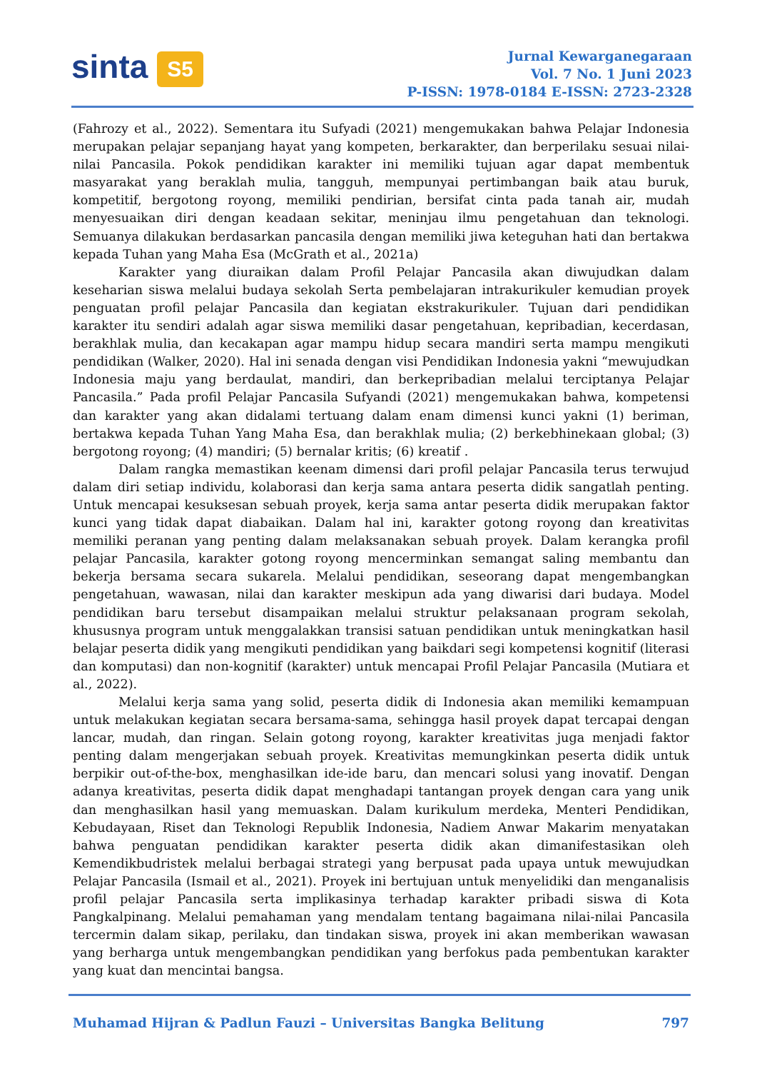sinta S5
Jurnal Kewarganegaraan
Vol. 7 No. 1 Juni 2023
P-ISSN: 1978-0184 E-ISSN: 2723-2328
(Fahrozy et al., 2022). Sementara itu Sufyadi (2021) mengemukakan bahwa Pelajar Indonesia merupakan pelajar sepanjang hayat yang kompeten, berkarakter, dan berperilaku sesuai nilai-nilai Pancasila. Pokok pendidikan karakter ini memiliki tujuan agar dapat membentuk masyarakat yang beraklah mulia, tangguh, mempunyai pertimbangan baik atau buruk, kompetitif, bergotong royong, memiliki pendirian, bersifat cinta pada tanah air, mudah menyesuaikan diri dengan keadaan sekitar, meninjau ilmu pengetahuan dan teknologi. Semuanya dilakukan berdasarkan pancasila dengan memiliki jiwa keteguhan hati dan bertakwa kepada Tuhan yang Maha Esa (McGrath et al., 2021a)
Karakter yang diuraikan dalam Profil Pelajar Pancasila akan diwujudkan dalam keseharian siswa melalui budaya sekolah Serta pembelajaran intrakurikuler kemudian proyek penguatan profil pelajar Pancasila dan kegiatan ekstrakurikuler. Tujuan dari pendidikan karakter itu sendiri adalah agar siswa memiliki dasar pengetahuan, kepribadian, kecerdasan, berakhlak mulia, dan kecakapan agar mampu hidup secara mandiri serta mampu mengikuti pendidikan (Walker, 2020). Hal ini senada dengan visi Pendidikan Indonesia yakni “mewujudkan Indonesia maju yang berdaulat, mandiri, dan berkepribadian melalui terciptanya Pelajar Pancasila.” Pada profil Pelajar Pancasila Sufyandi (2021) mengemukakan bahwa, kompetensi dan karakter yang akan didalami tertuang dalam enam dimensi kunci yakni (1) beriman, bertakwa kepada Tuhan Yang Maha Esa, dan berakhlak mulia; (2) berkebhinekaan global; (3) bergotong royong; (4) mandiri; (5) bernalar kritis; (6) kreatif .
Dalam rangka memastikan keenam dimensi dari profil pelajar Pancasila terus terwujud dalam diri setiap individu, kolaborasi dan kerja sama antara peserta didik sangatlah penting. Untuk mencapai kesuksesan sebuah proyek, kerja sama antar peserta didik merupakan faktor kunci yang tidak dapat diabaikan. Dalam hal ini, karakter gotong royong dan kreativitas memiliki peranan yang penting dalam melaksanakan sebuah proyek. Dalam kerangka profil pelajar Pancasila, karakter gotong royong mencerminkan semangat saling membantu dan bekerja bersama secara sukarela. Melalui pendidikan, seseorang dapat mengembangkan pengetahuan, wawasan, nilai dan karakter meskipun ada yang diwarisi dari budaya. Model pendidikan baru tersebut disampaikan melalui struktur pelaksanaan program sekolah, khususnya program untuk menggalakkan transisi satuan pendidikan untuk meningkatkan hasil belajar peserta didik yang mengikuti pendidikan yang baikdari segi kompetensi kognitif (literasi dan komputasi) dan non-kognitif (karakter) untuk mencapai Profil Pelajar Pancasila (Mutiara et al., 2022).
Melalui kerja sama yang solid, peserta didik di Indonesia akan memiliki kemampuan untuk melakukan kegiatan secara bersama-sama, sehingga hasil proyek dapat tercapai dengan lancar, mudah, dan ringan. Selain gotong royong, karakter kreativitas juga menjadi faktor penting dalam mengerjakan sebuah proyek. Kreativitas memungkinkan peserta didik untuk berpikir out-of-the-box, menghasilkan ide-ide baru, dan mencari solusi yang inovatif. Dengan adanya kreativitas, peserta didik dapat menghadapi tantangan proyek dengan cara yang unik dan menghasilkan hasil yang memuaskan. Dalam kurikulum merdeka, Menteri Pendidikan, Kebudayaan, Riset dan Teknologi Republik Indonesia, Nadiem Anwar Makarim menyatakan bahwa penguatan pendidikan karakter peserta didik akan dimanifestasikan oleh Kemendikbudristek melalui berbagai strategi yang berpusat pada upaya untuk mewujudkan Pelajar Pancasila (Ismail et al., 2021). Proyek ini bertujuan untuk menyelidiki dan menganalisis profil pelajar Pancasila serta implikasinya terhadap karakter pribadi siswa di Kota Pangkalpinang. Melalui pemahaman yang mendalam tentang bagaimana nilai-nilai Pancasila tercermin dalam sikap, perilaku, dan tindakan siswa, proyek ini akan memberikan wawasan yang berharga untuk mengembangkan pendidikan yang berfokus pada pembentukan karakter yang kuat dan mencintai bangsa.
Muhamad Hijran & Padlun Fauzi – Universitas Bangka Belitung 797